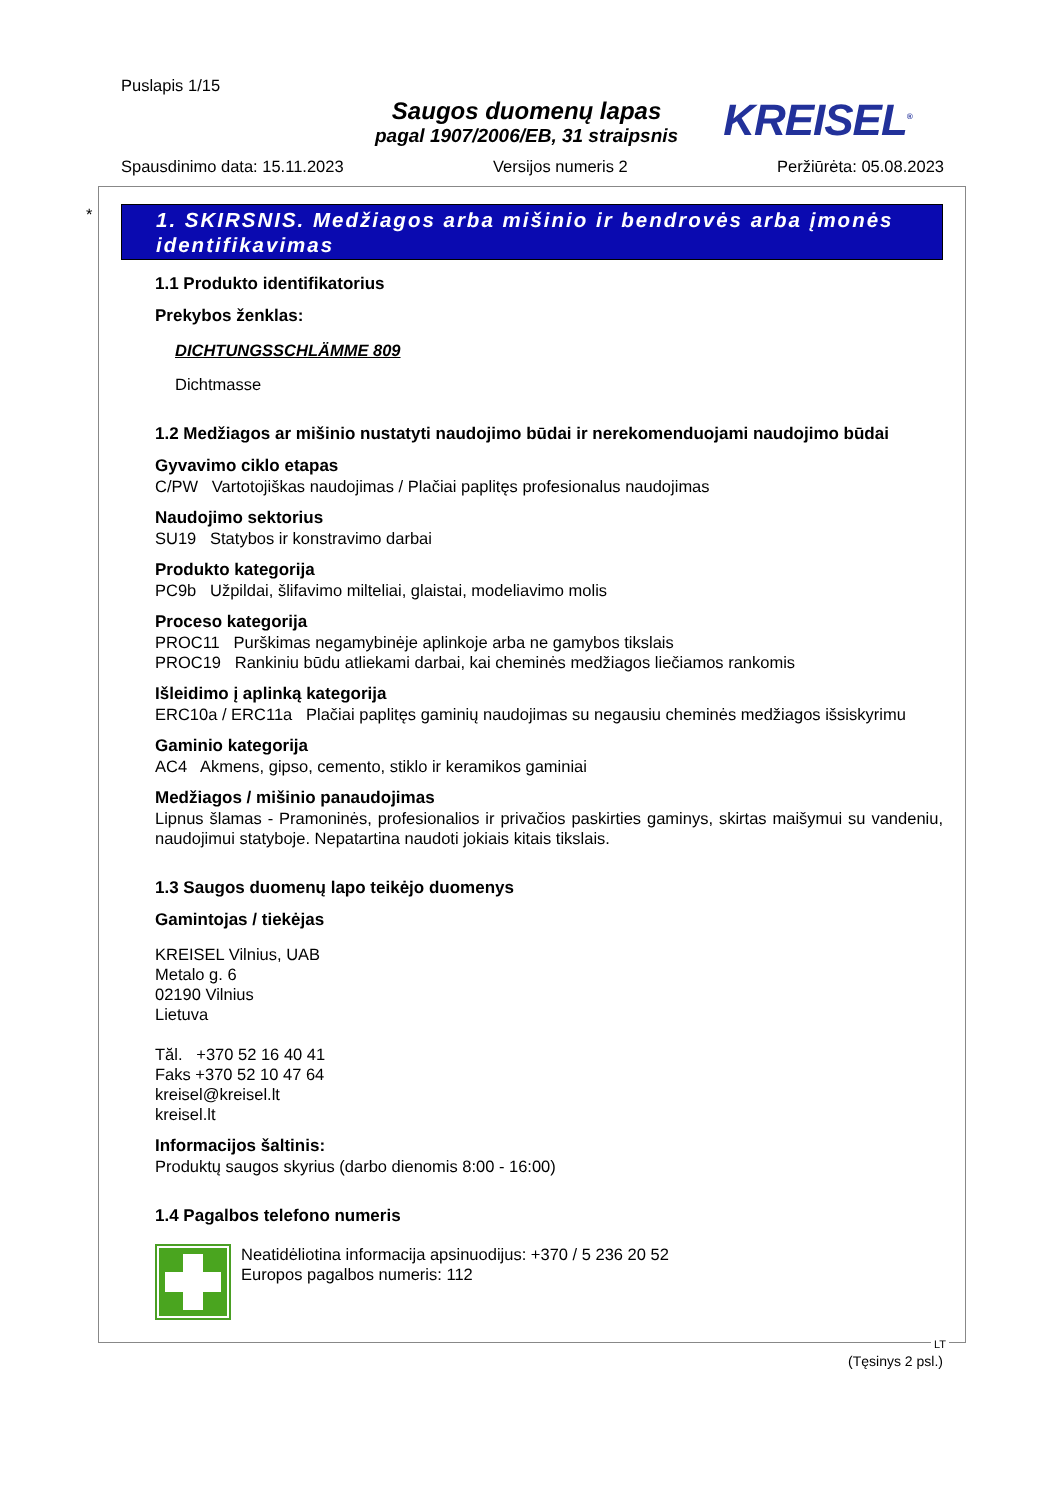Puslapis 1/15
Saugos duomenų lapas
pagal 1907/2006/EB, 31 straipsnis
KREISEL<sup>®</sup>
Spausdinimo data: 15.11.2023 Versijos numeris 2 Peržiūrėta: 05.08.2023
*
1. SKIRSNIS. Medžiagos arba mišinio ir bendrovės arba įmonės identifikavimas
1.1 Produkto identifikatorius
Prekybos ženklas:
DICHTUNGSSCHLÄMME 809
Dichtmasse
1.2 Medžiagos ar mišinio nustatyti naudojimo būdai ir nerekomenduojami naudojimo būdai
Gyvavimo ciklo etapas
C/PW Vartotojiškas naudojimas / Plačiai paplitęs profesionalus naudojimas
Naudojimo sektorius
SU19 Statybos ir konstravimo darbai
Produkto kategorija
PC9b Užpildai, šlifavimo milteliai, glaistai, modeliavimo molis
Proceso kategorija
PROC11 Purškimas negamybinėje aplinkoje arba ne gamybos tikslais
PROC19 Rankiniu būdu atliekami darbai, kai cheminės medžiagos liečiamos rankomis
Išleidimo į aplinką kategorija
ERC10a / ERC11a Plačiai paplitęs gaminių naudojimas su negausiu cheminės medžiagos išsiskyrimu
Gaminio kategorija
AC4 Akmens, gipso, cemento, stiklo ir keramikos gaminiai
Medžiagos / mišinio panaudojimas
Lipnus šlamas - Pramoninės, profesionalios ir privačios paskirties gaminys, skirtas maišymui su vandeniu, naudojimui statyboje. Nepatartina naudoti jokiais kitais tikslais.
1.3 Saugos duomenų lapo teikėjo duomenys
Gamintojas / tiekėjas
KREISEL Vilnius, UAB
Metalo g. 6
02190 Vilnius
Lietuva
Tăl. +370 52 16 40 41
Faks +370 52 10 47 64
kreisel@kreisel.lt
kreisel.lt
Informacijos šaltinis:
Produktų saugos skyrius (darbo dienomis 8:00 - 16:00)
1.4 Pagalbos telefono numeris
Neatidėliotina informacija apsinuodijus: +370 / 5 236 20 52
Europos pagalbos numeris: 112
LT
(Tęsinys 2 psl.)